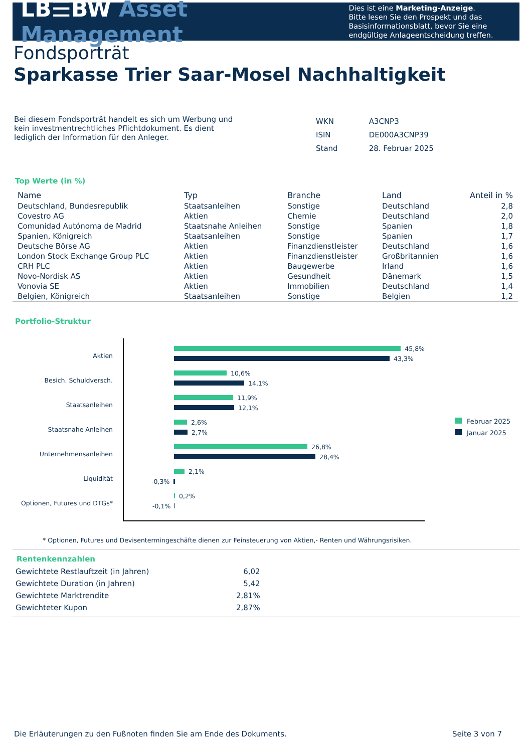LB☰BW Asset Management
Dies ist eine Marketing-Anzeige.
Bitte lesen Sie den Prospekt und das Basisinformationsblatt, bevor Sie eine endgültige Anlageentscheidung treffen.
Fondsporträt
Sparkasse Trier Saar-Mosel Nachhaltigkeit
Bei diesem Fondsporträt handelt es sich um Werbung und kein investmentrechtliches Pflichtdokument. Es dient lediglich der Information für den Anleger.
| WKN | A3CNP3 |
| ISIN | DE000A3CNP39 |
| Stand | 28. Februar 2025 |
Top Werte (in %)
| Name | Typ | Branche | Land | Anteil in % |
| --- | --- | --- | --- | --- |
| Deutschland, Bundesrepublik | Staatsanleihen | Sonstige | Deutschland | 2,8 |
| Covestro AG | Aktien | Chemie | Deutschland | 2,0 |
| Comunidad Autónoma de Madrid | Staatsnahe Anleihen | Sonstige | Spanien | 1,8 |
| Spanien, Königreich | Staatsanleihen | Sonstige | Spanien | 1,7 |
| Deutsche Börse AG | Aktien | Finanzdienstleister | Deutschland | 1,6 |
| London Stock Exchange Group PLC | Aktien | Finanzdienstleister | Großbritannien | 1,6 |
| CRH PLC | Aktien | Baugewerbe | Irland | 1,6 |
| Novo-Nordisk AS | Aktien | Gesundheit | Dänemark | 1,5 |
| Vonovia SE | Aktien | Immobilien | Deutschland | 1,4 |
| Belgien, Königreich | Staatsanleihen | Sonstige | Belgien | 1,2 |
Portfolio-Struktur
Aktien
Besich. Schuldversch.
Staatsanleihen
Staatsnahe Anleihen
Unternehmensanleihen
Liquidität
Optionen, Futures und DTGs*
45,8%
43,3%
10,6%
14,1%
11,9%
12,1%
2,6%
2,7%
26,8%
28,4%
2,1%
-0,3%
0,2%
-0,1%
Februar 2025
Januar 2025
* Optionen, Futures und Devisentermingeschäfte dienen zur Feinsteuerung von Aktien,- Renten und Währungsrisiken.
Rentenkennzahlen
| Gewichtete Restlauftzeit (in Jahren) | 6,02 |
| Gewichtete Duration (in Jahren) | 5,42 |
| Gewichtete Marktrendite | 2,81% |
| Gewichteter Kupon | 2,87% |
Die Erläuterungen zu den Fußnoten finden Sie am Ende des Dokuments. Seite 3 von 7